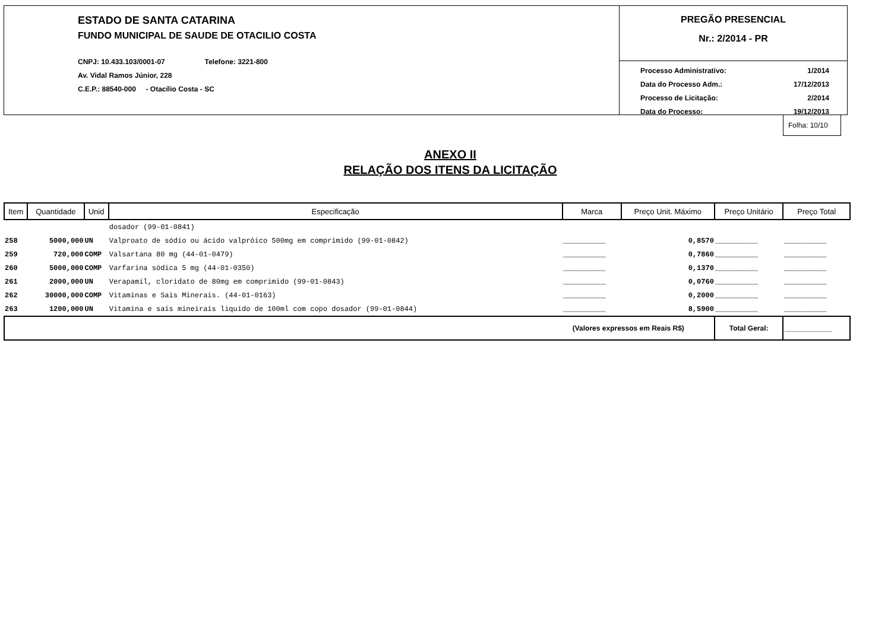ESTADO DE SANTA CATARINA
FUNDO MUNICIPAL DE SAUDE DE OTACILIO COSTA
CNPJ: 10.433.103/0001-07 Telefone: 3221-800
Av. Vidal Ramos Júnior, 228
C.E.P.: 88540-000 - Otacílio Costa - SC
PREGÃO PRESENCIAL
Nr.: 2/2014 - PR
Processo Administrativo: 1/2014
Data do Processo Adm.: 17/12/2013
Processo de Licitação: 2/2014
Data do Processo: 19/12/2013
Folha: 10/10
ANEXO II
RELAÇÃO DOS ITENS DA LICITAÇÃO
| Item | Quantidade | Unid | Especificação | Marca | Preço Unit. Máximo | Preço Unitário | Preço Total |
| --- | --- | --- | --- | --- | --- | --- | --- |
| | | | dosador (99-01-0841) | | | | |
| 258 | 5000,000 | UN | Valproato de sódio ou ácido valpróico 500mg em comprimido (99-01-0842) | __________ | 0,8570 | __________ | __________ |
| 259 | 720,000 | COMP | Valsartana 80 mg (44-01-0479) | __________ | 0,7860 | __________ | __________ |
| 260 | 5000,000 | COMP | Varfarina sódica 5 mg (44-01-0350) | __________ | 0,1370 | __________ | __________ |
| 261 | 2000,000 | UN | Verapamil, cloridato de 80mg em comprimido (99-01-0843) | __________ | 0,0760 | __________ | __________ |
| 262 | 30000,000 | COMP | Vitaminas e Sais Minerais. (44-01-0163) | __________ | 0,2000 | __________ | __________ |
| 263 | 1200,000 | UN | Vitamina e sais mineirais liquido de 100ml com copo dosador (99-01-0844) | __________ | 8,5900 | __________ | __________ |
| (Valores expressos em Reais R$) | | | | | | Total Geral: | ____________ |